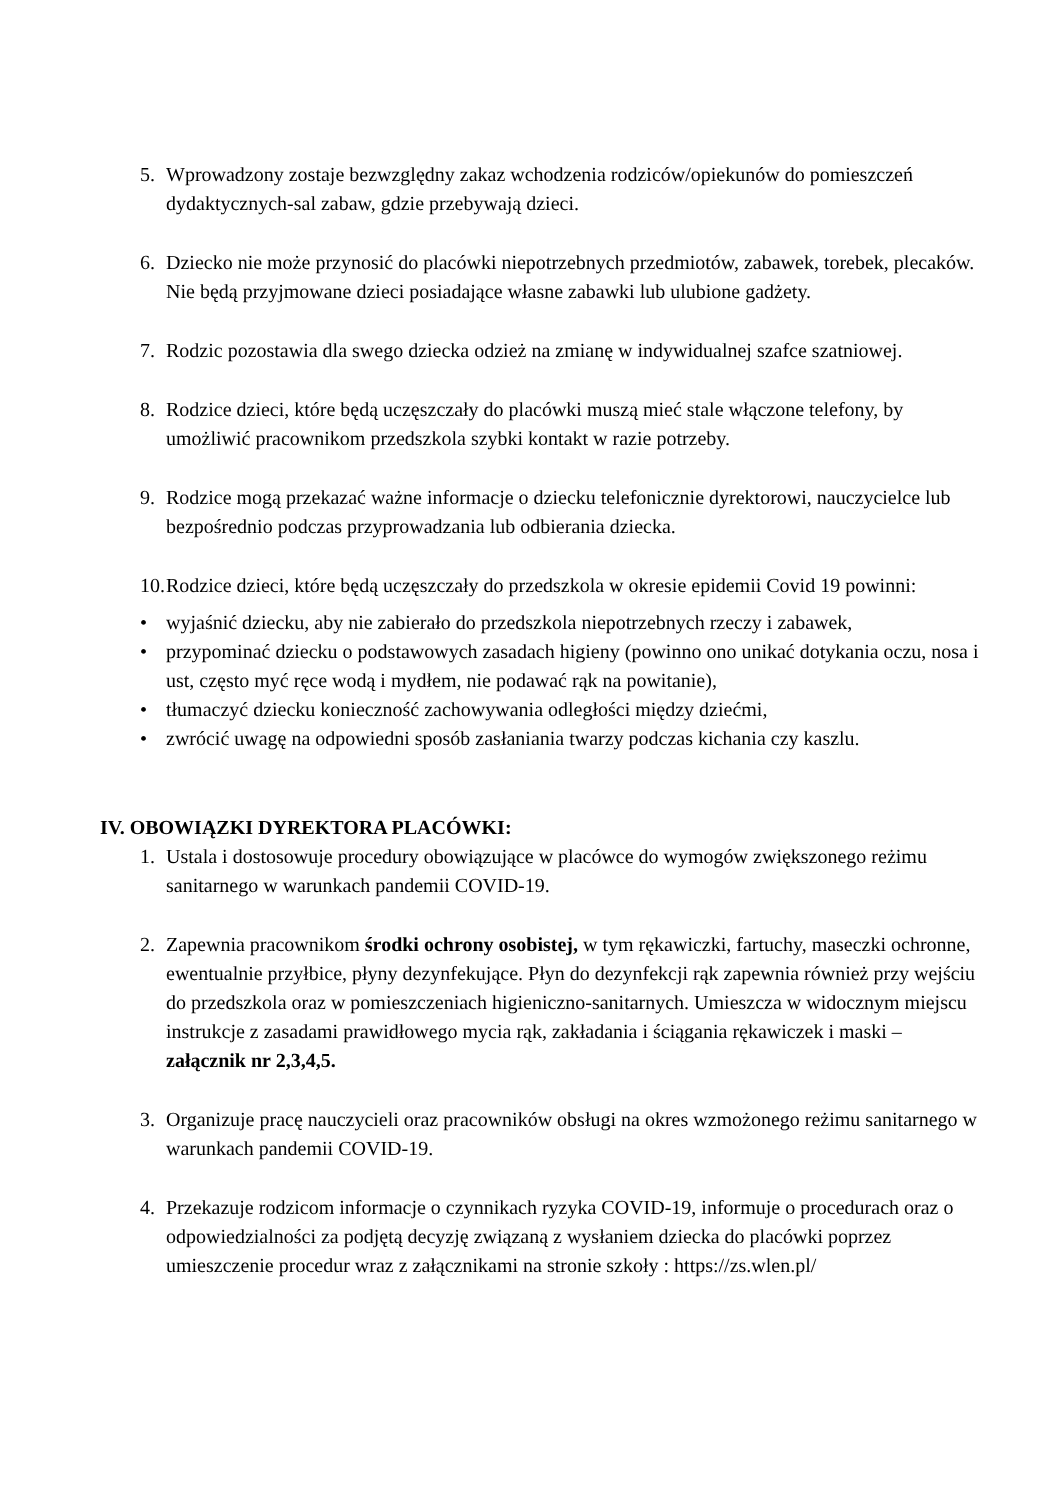5. Wprowadzony zostaje bezwzględny zakaz wchodzenia rodziców/opiekunów do pomieszczeń dydaktycznych-sal zabaw, gdzie przebywają dzieci.
6. Dziecko nie może przynosić do placówki niepotrzebnych przedmiotów, zabawek, torebek, plecaków. Nie będą przyjmowane dzieci posiadające własne zabawki lub ulubione gadżety.
7. Rodzic pozostawia dla swego dziecka odzież na zmianę w indywidualnej szafce szatniowej.
8. Rodzice dzieci, które będą uczęszczały do placówki muszą mieć stale włączone telefony, by umożliwić pracownikom przedszkola szybki kontakt w razie potrzeby.
9. Rodzice mogą przekazać ważne informacje o dziecku telefonicznie dyrektorowi, nauczycielce lub bezpośrednio podczas przyprowadzania lub odbierania dziecka.
10.
Rodzice dzieci, które będą uczęszczały do przedszkola w okresie epidemii Covid 19 powinni:
• wyjaśnić dziecku, aby nie zabierało do przedszkola niepotrzebnych rzeczy i zabawek,
• przypominać dziecku o podstawowych zasadach higieny (powinno ono unikać dotykania oczu, nosa i ust, często myć ręce wodą i mydłem, nie podawać rąk na powitanie),
• tłumaczyć dziecku konieczność zachowywania odległości między dziećmi,
• zwrócić uwagę na odpowiedni sposób zasłaniania twarzy podczas kichania czy kaszlu.
IV. OBOWIĄZKI DYREKTORA PLACÓWKI:
1. Ustala i dostosowuje procedury obowiązujące w placówce do wymogów zwiększonego reżimu sanitarnego w warunkach pandemii COVID-19.
2. Zapewnia pracownikom środki ochrony osobistej, w tym rękawiczki, fartuchy, maseczki ochronne, ewentualnie przyłbice, płyny dezynfekujące. Płyn do dezynfekcji rąk zapewnia również przy wejściu do przedszkola oraz w pomieszczeniach higieniczno-sanitarnych. Umieszcza w widocznym miejscu instrukcje z zasadami prawidłowego mycia rąk, zakładania i ściągania rękawiczek i maski – załącznik nr 2,3,4,5.
3. Organizuje pracę nauczycieli oraz pracowników obsługi na okres wzmożonego reżimu sanitarnego w warunkach pandemii COVID-19.
4. Przekazuje rodzicom informacje o czynnikach ryzyka COVID-19, informuje o procedurach oraz o odpowiedzialności za podjętą decyzję związaną z wysłaniem dziecka do placówki poprzez umieszczenie procedur wraz z załącznikami na stronie szkoły : https://zs.wlen.pl/